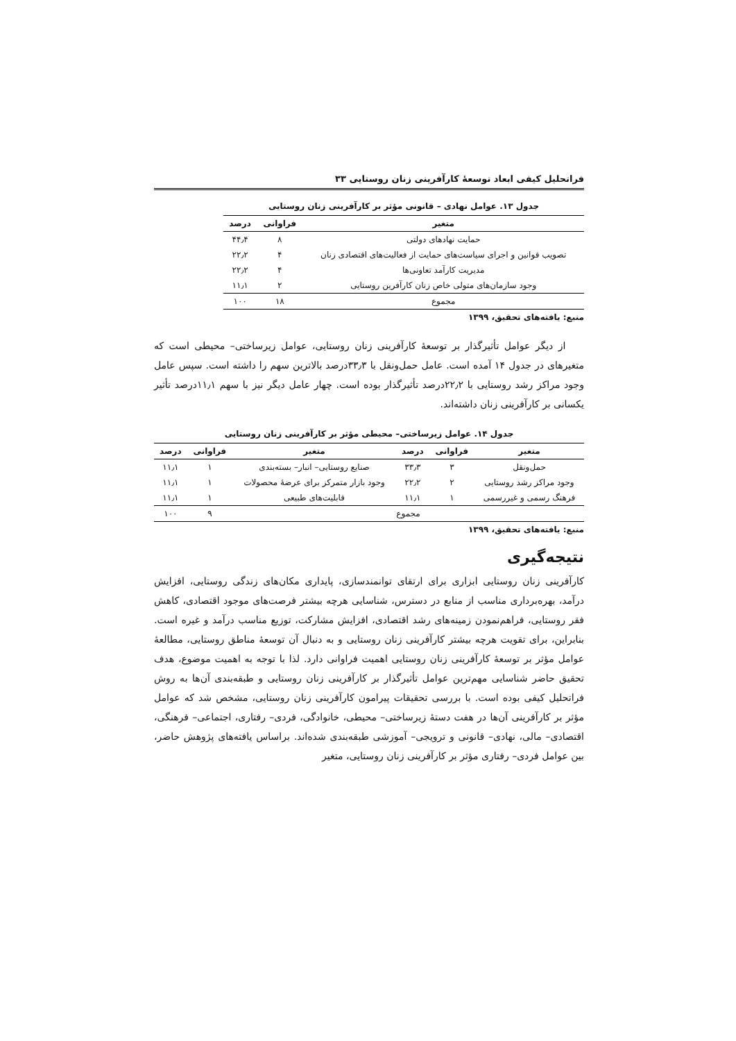فراتحلیل کیفی ابعاد توسعهٔ کارآفرینی زنان روستایی ۳۳
جدول ۱۳. عوامل نهادی – قانونی مؤثر بر کارآفرینی زنان روستایی
| متغیر | فراوانی | درصد |
| --- | --- | --- |
| حمایت نهادهای دولتی | ۸ | ۴۴٫۴ |
| تصویب قوانین و اجرای سیاست‌های حمایت از فعالیت‌های اقتصادی زنان | ۴ | ۲۲٫۲ |
| مدیریت کارآمد تعاونی‌ها | ۴ | ۲۲٫۲ |
| وجود سازمان‌های متولی خاص زنان کارآفرین روستایی | ۲ | ۱۱٫۱ |
| مجموع | ۱۸ | ۱۰۰ |
منبع: یافته‌های تحقیق، ۱۳۹۹
از دیگر عوامل تأثیرگذار بر توسعهٔ کارآفرینی زنان روستایی، عوامل زیرساختی– محیطی است که متغیرهای در جدول ۱۴ آمده است. عامل حمل‌ونقل با ۳۳٫۳درصد بالاترین سهم را داشته است. سپس عامل وجود مراکز رشد روستایی با ۲۲٫۲درصد تأثیرگذار بوده است. چهار عامل دیگر نیز با سهم ۱۱٫۱درصد تأثیر یکسانی بر کارآفرینی زنان داشته‌اند.
جدول ۱۴. عوامل زیرساختی– محیطی مؤثر بر کارآفرینی زنان روستایی
| متغیر | فراوانی | درصد | متغیر | فراوانی | درصد |
| --- | --- | --- | --- | --- | --- |
| حمل‌ونقل | ۳ | ۳۳٫۳ | صنایع روستایی– انبار– بسته‌بندی | ۱ | ۱۱٫۱ |
| وجود مراکز رشد روستایی | ۲ | ۲۲٫۲ | وجود بازار متمرکز برای عرضهٔ محصولات | ۱ | ۱۱٫۱ |
| فرهنگ رسمی و غیررسمی | ۱ | ۱۱٫۱ | قابلیت‌های طبیعی | ۱ | ۱۱٫۱ |
| مجموع | | | | ۹ | ۱۰۰ |
منبع: یافته‌های تحقیق، ۱۳۹۹
نتیجه‌گیری
کارآفرینی زنان روستایی ابزاری برای ارتقای توانمندسازی، پایداری مکان‌های زندگی روستایی، افزایش درآمد، بهره‌برداری مناسب از منابع در دسترس، شناسایی هرچه بیشتر فرصت‌های موجود اقتصادی، کاهش فقر روستایی، فراهم‌نمودن زمینه‌های رشد اقتصادی، افزایش مشارکت، توزیع مناسب درآمد و غیره است. بنابراین، برای تقویت هرچه بیشتر کارآفرینی زنان روستایی و به دنبال آن توسعهٔ مناطق روستایی، مطالعهٔ عوامل مؤثر بر توسعهٔ کارآفرینی زنان روستایی اهمیت فراوانی دارد. لذا با توجه به اهمیت موضوع، هدف تحقیق حاضر شناسایی مهم‌ترین عوامل تأثیرگذار بر کارآفرینی زنان روستایی و طبقه‌بندی آن‌ها به روش فراتحلیل کیفی بوده است. با بررسی تحقیقات پیرامون کارآفرینی زنان روستایی، مشخص شد که عوامل مؤثر بر کارآفرینی آن‌ها در هفت دستهٔ زیرساختی– محیطی، خانوادگی، فردی– رفتاری، اجتماعی– فرهنگی، اقتصادی– مالی، نهادی– قانونی و ترویجی– آموزشی طبقه‌بندی شده‌اند. براساس یافته‌های پژوهش حاضر، بین عوامل فردی– رفتاری مؤثر بر کارآفرینی زنان روستایی، متغیر